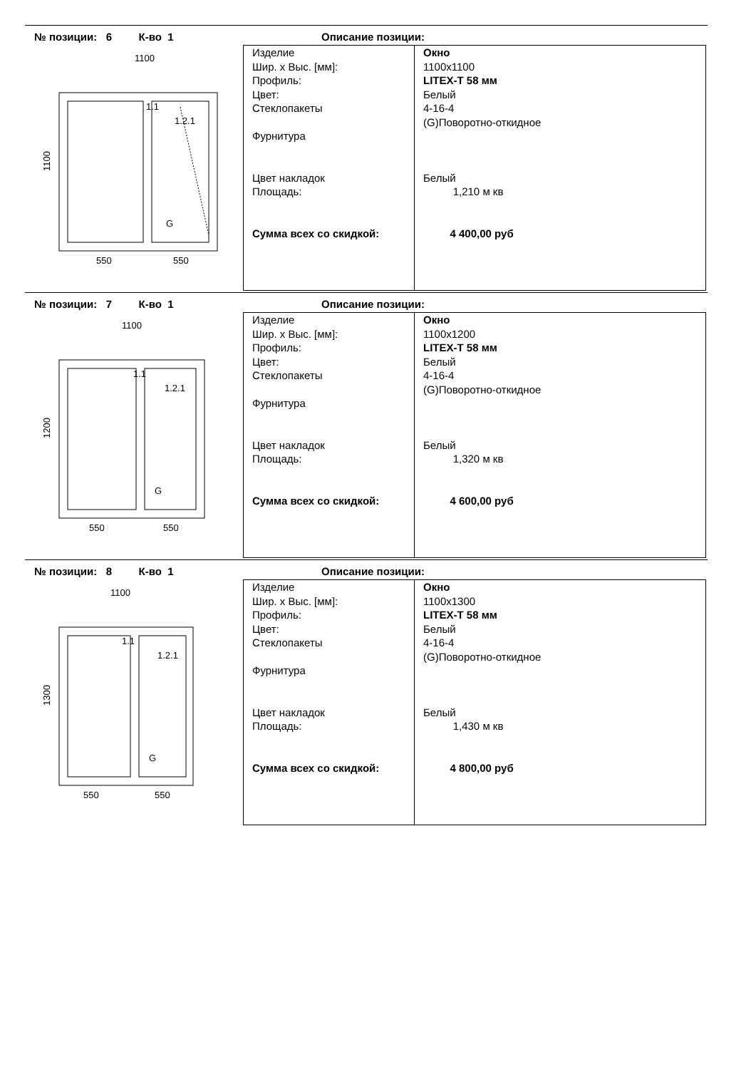№ позиции: 6 К-во 1
Описание позиции:
1100
1.1
1.2.1
G
1100
550
550
| Изделие Шир. x Выс. [мм]: Профиль: Цвет: Стеклопакеты Фурнитура Цвет накладок Площадь: Сумма всех со скидкой: | Окно 1100x1100 LITEX-T 58 мм Белый 4-16-4 (G)Поворотно-откидное Белый 1,210 м кв 4 400,00 руб |
№ позиции: 7 К-во 1
Описание позиции:
1100
1.1
1.2.1
G
1200
550
550
| Изделие Шир. x Выс. [мм]: Профиль: Цвет: Стеклопакеты Фурнитура Цвет накладок Площадь: Сумма всех со скидкой: | Окно 1100x1200 LITEX-T 58 мм Белый 4-16-4 (G)Поворотно-откидное Белый 1,320 м кв 4 600,00 руб |
№ позиции: 8 К-во 1
Описание позиции:
1100
1.1
1.2.1
G
1300
550
550
| Изделие Шир. x Выс. [мм]: Профиль: Цвет: Стеклопакеты Фурнитура Цвет накладок Площадь: Сумма всех со скидкой: | Окно 1100x1300 LITEX-T 58 мм Белый 4-16-4 (G)Поворотно-откидное Белый 1,430 м кв 4 800,00 руб |